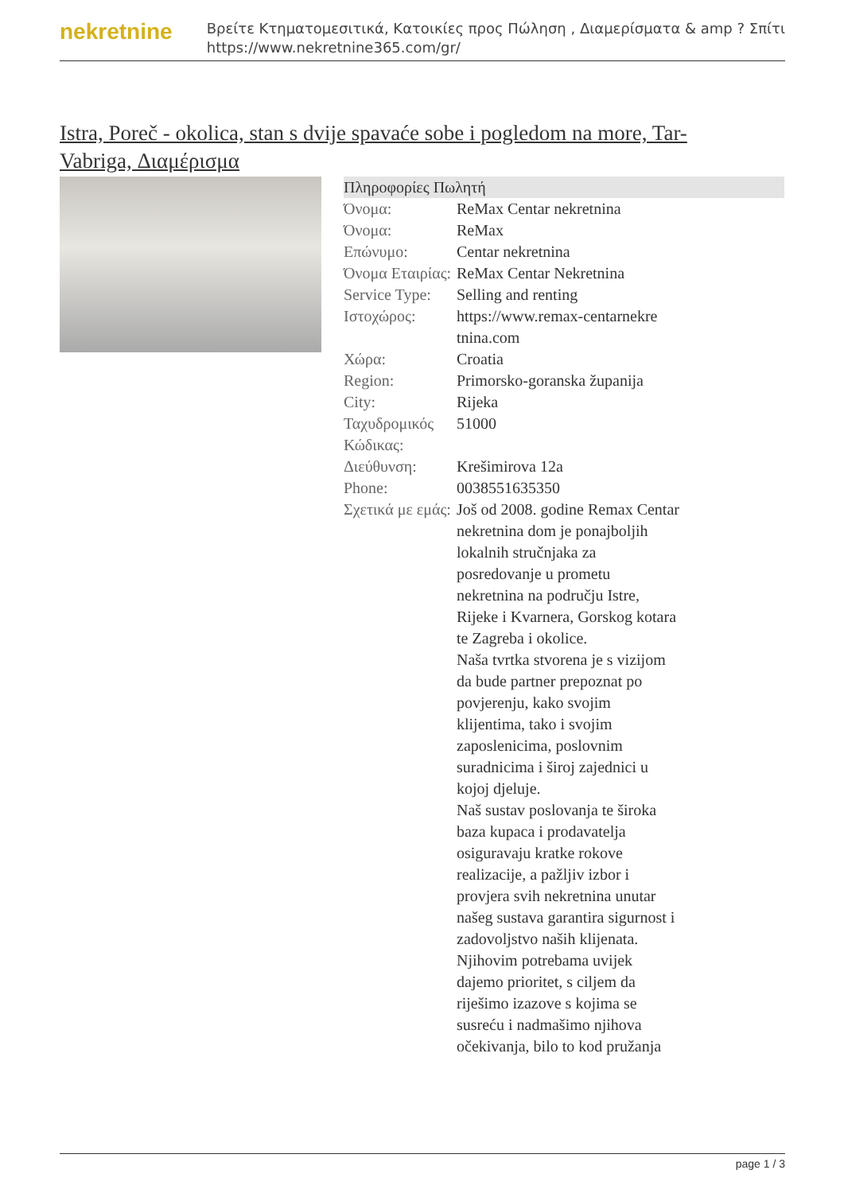nekretnine
Βρείτε Κτηματομεσιτικά, Κατοικίες προς Πώληση , Διαμερίσματα & amp ? Σπίτι
https://www.nekretnine365.com/gr/
Istra, Poreč - okolica, stan s dvije spavaće sobe i pogledom na more, Tar-Vabriga, Διαμέρισμα
| Πληροφορίες Πωλητή | | |
| --- | --- | --- |
| Όνομα: | ReMax Centar nekretnina | |
| Όνομα: | ReMax | |
| Επώνυμο: | Centar nekretnina | |
| Όνομα Εταιρίας: | ReMax Centar Nekretnina | |
| Service Type: | Selling and renting | |
| Ιστοχώρος: | https://www.remax-centarnekre tnina.com | |
| Χώρα: | Croatia | |
| Region: | Primorsko-goranska županija | |
| City: | Rijeka | |
| Ταχυδρομικός Κώδικας: | 51000 | |
| Διεύθυνση: | Krešimirova 12a | |
| Phone: | 0038551635350 | |
| Σχετικά με εμάς: | Još od 2008. godine Remax Centar nekretnina dom je ponajboljih lokalnih stručnjaka za posredovanje u prometu nekretnina na području Istre, Rijeke i Kvarnera, Gorskog kotara te Zagreba i okolice. Naša tvrtka stvorena je s vizijom da bude partner prepoznat po povjerenju, kako svojim klijentima, tako i svojim zaposlenicima, poslovnim suradnicima i široj zajednici u kojoj djeluje. Naš sustav poslovanja te široka baza kupaca i prodavatelja osiguravaju kratke rokove realizacije, a pažljiv izbor i provjera svih nekretnina unutar našeg sustava garantira sigurnost i zadovoljstvo naših klijenata. Njihovim potrebama uvijek dajemo prioritet, s ciljem da riješimo izazove s kojima se susreću i nadmašimo njihova očekivanja, bilo to kod pružanja | |
page 1 / 3